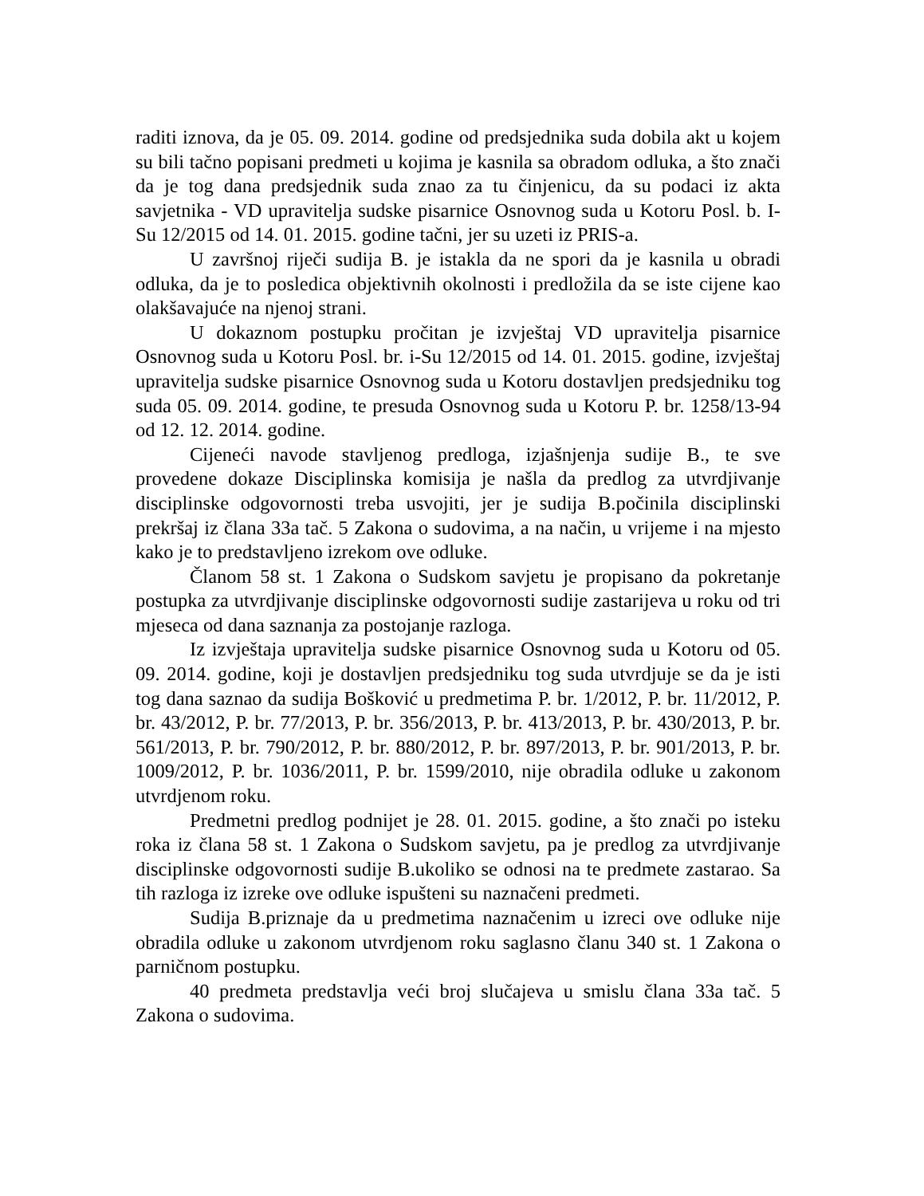raditi iznova, da je 05. 09. 2014. godine od predsjednika suda dobila akt u kojem su bili tačno popisani predmeti u kojima je kasnila sa obradom odluka, a što znači da je tog dana predsjednik suda znao za tu činjenicu, da su podaci iz akta savjetnika - VD upravitelja sudske pisarnice Osnovnog suda u Kotoru Posl. b. I-Su 12/2015 od 14. 01. 2015. godine tačni, jer su uzeti iz PRIS-a.
U završnoj riječi sudija B. je istakla da ne spori da je kasnila u obradi odluka, da je to posledica objektivnih okolnosti i predložila da se iste cijene kao olakšavajuće na njenoj strani.
U dokaznom postupku pročitan je izvještaj VD upravitelja pisarnice Osnovnog suda u Kotoru Posl. br. i-Su 12/2015 od 14. 01. 2015. godine, izvještaj upravitelja sudske pisarnice Osnovnog suda u Kotoru dostavljen predsjedniku tog suda 05. 09. 2014. godine, te presuda Osnovnog suda u Kotoru P. br. 1258/13-94 od 12. 12. 2014. godine.
Cijeneći navode stavljenog predloga, izjašnjenja sudije B., te sve provedene dokaze Disciplinska komisija je našla da predlog za utvrdjivanje disciplinske odgovornosti treba usvojiti, jer je sudija B.počinila disciplinski prekršaj iz člana 33a tač. 5 Zakona o sudovima, a na način, u vrijeme i na mjesto kako je to predstavljeno izrekom ove odluke.
Članom 58 st. 1 Zakona o Sudskom savjetu je propisano da pokretanje postupka za utvrdjivanje disciplinske odgovornosti sudije zastarijeva u roku od tri mjeseca od dana saznanja za postojanje razloga.
Iz izvještaja upravitelja sudske pisarnice Osnovnog suda u Kotoru od 05. 09. 2014. godine, koji je dostavljen predsjedniku tog suda utvrdjuje se da je isti tog dana saznao da sudija Bošković u predmetima P. br. 1/2012, P. br. 11/2012, P. br. 43/2012, P. br. 77/2013, P. br. 356/2013, P. br. 413/2013, P. br. 430/2013, P. br. 561/2013, P. br. 790/2012, P. br. 880/2012, P. br. 897/2013, P. br. 901/2013, P. br. 1009/2012, P. br. 1036/2011, P. br. 1599/2010, nije obradila odluke u zakonom utvrdjenom roku.
Predmetni predlog podnijet je 28. 01. 2015. godine, a što znači po isteku roka iz člana 58 st. 1 Zakona o Sudskom savjetu, pa je predlog za utvrdjivanje disciplinske odgovornosti sudije B.ukoliko se odnosi na te predmete zastarao. Sa tih razloga iz izreke ove odluke ispušteni su naznačeni predmeti.
Sudija B.priznaje da u predmetima naznačenim u izreci ove odluke nije obradila odluke u zakonom utvrdjenom roku saglasno članu 340 st. 1 Zakona o parničnom postupku.
40 predmeta predstavlja veći broj slučajeva u smislu člana 33a tač. 5 Zakona o sudovima.